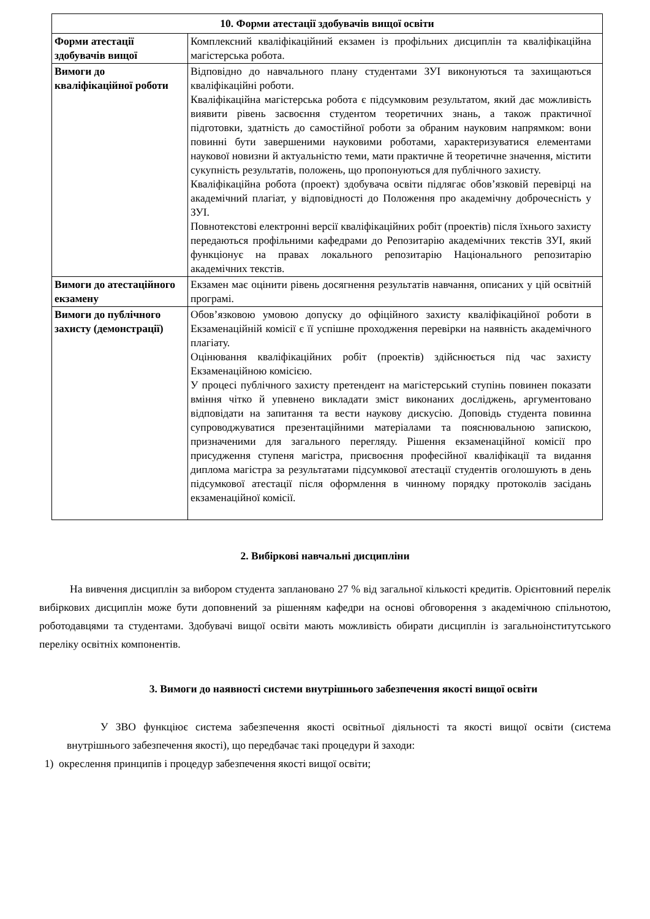| 10. Форми атестації здобувачів вищої освіти | |
| --- | --- |
| Форми атестації здобувачів вищої | Комплексний кваліфікаційний екзамен із профільних дисциплін та кваліфікаційна магістерська робота. |
| Вимоги до кваліфікаційної роботи | Відповідно до навчального плану студентами ЗУІ виконуються та захищаються кваліфікаційні роботи. Кваліфікаційна магістерська робота є підсумковим результатом, який дає можливість виявити рівень засвоєння студентом теоретичних знань, а також практичної підготовки, здатність до самостійної роботи за обраним науковим напрямком: вони повинні бути завершеними науковими роботами, характеризуватися елементами наукової новизни й актуальністю теми, мати практичне й теоретичне значення, містити сукупність результатів, положень, що пропонуються для публічного захисту. Кваліфікаційна робота (проект) здобувача освіти підлягає обов’язковій перевірці на академічний плагіат, у відповідності до Положення про академічну доброчесність у ЗУІ. Повнотекстові електронні версії кваліфікаційних робіт (проектів) після їхнього захисту передаються профільними кафедрами до Репозитарію академічних текстів ЗУІ, який функціонує на правах локального репозитарію Національного репозитарію академічних текстів. |
| Вимоги до атестаційного екзамену | Екзамен має оцінити рівень досягнення результатів навчання, описаних у цій освітній програмі. |
| Вимоги до публічного захисту (демонстрації) | Обов’язковою умовою допуску до офіційного захисту кваліфікаційної роботи в Екзаменаційній комісії є її успішне проходження перевірки на наявність академічного плагіату. Оцінювання кваліфікаційних робіт (проектів) здійснюється під час захисту Екзаменаційною комісією. У процесі публічного захисту претендент на магістерський ступінь повинен показати вміння чітко й упевнено викладати зміст виконаних досліджень, аргументовано відповідати на запитання та вести наукову дискусію. Доповідь студента повинна супроводжуватися презентаційними матеріалами та пояснювальною запискою, призначеними для загального перегляду. Рішення екзаменаційної комісії про присудження ступеня магістра, присвоєння професійної кваліфікації та видання диплома магістра за результатами підсумкової атестації студентів оголошують в день підсумкової атестації після оформлення в чинному порядку протоколів засідань екзаменаційної комісії. |
2. Вибіркові навчальні дисципліни
На вивчення дисциплін за вибором студента заплановано 27 % від загальної кількості кредитів. Орієнтовний перелік вибіркових дисциплін може бути доповнений за рішенням кафедри на основі обговорення з академічною спільнотою, роботодавцями та студентами. Здобувачі вищої освіти мають можливість обирати дисциплін із загальноінститутського переліку освітніх компонентів.
3. Вимоги до наявності системи внутрішнього забезпечення якості вищої освіти
У ЗВО функціює система забезпечення якості освітньої діяльності та якості вищої освіти (система внутрішнього забезпечення якості), що передбачає такі процедури й заходи:
1) окреслення принципів і процедур забезпечення якості вищої освіти;